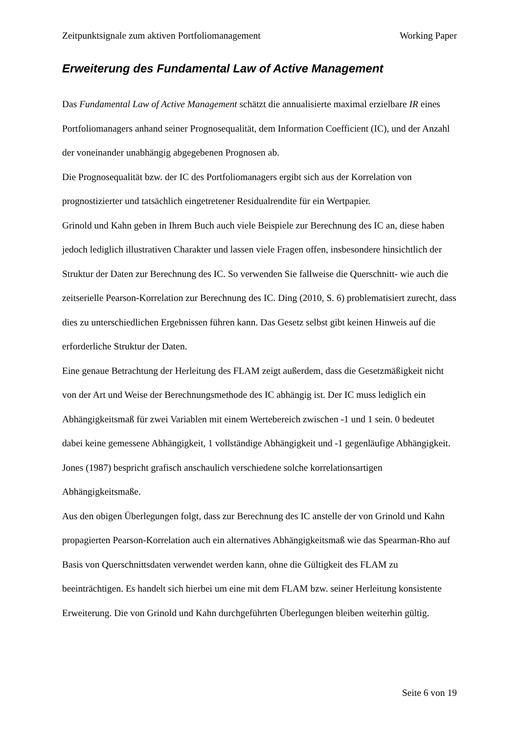Zeitpunktsignale zum aktiven Portfoliomanagement Working Paper
Erweiterung des Fundamental Law of Active Management
Das Fundamental Law of Active Management schätzt die annualisierte maximal erzielbare IR eines Portfoliomanagers anhand seiner Prognosequalität, dem Information Coefficient (IC), und der Anzahl der voneinander unabhängig abgegebenen Prognosen ab.
Die Prognosequalität bzw. der IC des Portfoliomanagers ergibt sich aus der Korrelation von prognostizierter und tatsächlich eingetretener Residualrendite für ein Wertpapier.
Grinold und Kahn geben in Ihrem Buch auch viele Beispiele zur Berechnung des IC an, diese haben jedoch lediglich illustrativen Charakter und lassen viele Fragen offen, insbesondere hinsichtlich der Struktur der Daten zur Berechnung des IC. So verwenden Sie fallweise die Querschnitt- wie auch die zeitserielle Pearson-Korrelation zur Berechnung des IC. Ding (2010, S. 6) problematisiert zurecht, dass dies zu unterschiedlichen Ergebnissen führen kann. Das Gesetz selbst gibt keinen Hinweis auf die erforderliche Struktur der Daten.
Eine genaue Betrachtung der Herleitung des FLAM zeigt außerdem, dass die Gesetzmäßigkeit nicht von der Art und Weise der Berechnungsmethode des IC abhängig ist. Der IC muss lediglich ein Abhängigkeitsmaß für zwei Variablen mit einem Wertebereich zwischen -1 und 1 sein. 0 bedeutet dabei keine gemessene Abhängigkeit, 1 vollständige Abhängigkeit und -1 gegenläufige Abhängigkeit. Jones (1987) bespricht grafisch anschaulich verschiedene solche korrelationsartigen Abhängigkeitsmaße.
Aus den obigen Überlegungen folgt, dass zur Berechnung des IC anstelle der von Grinold und Kahn propagierten Pearson-Korrelation auch ein alternatives Abhängigkeitsmaß wie das Spearman-Rho auf Basis von Querschnittsdaten verwendet werden kann, ohne die Gültigkeit des FLAM zu beeinträchtigen. Es handelt sich hierbei um eine mit dem FLAM bzw. seiner Herleitung konsistente Erweiterung. Die von Grinold und Kahn durchgeführten Überlegungen bleiben weiterhin gültig.
Seite 6 von 19